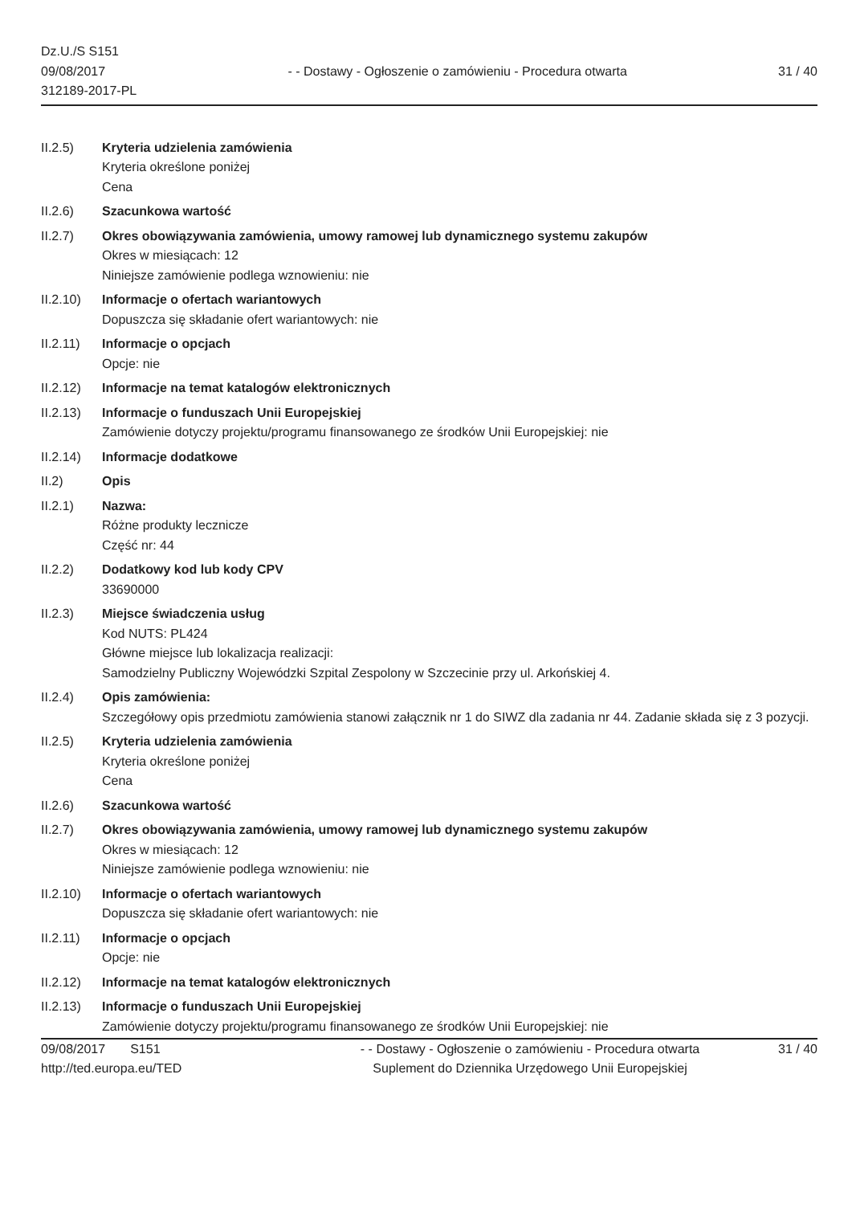Dz.U./S S151
09/08/2017
312189-2017-PL
- - Dostawy - Ogłoszenie o zamówieniu - Procedura otwarta
31 / 40
II.2.5) Kryteria udzielenia zamówienia
Kryteria określone poniżej
Cena
II.2.6) Szacunkowa wartość
II.2.7) Okres obowiązywania zamówienia, umowy ramowej lub dynamicznego systemu zakupów
Okres w miesiącach: 12
Niniejsze zamówienie podlega wznowieniu: nie
II.2.10)
Informacje o ofertach wariantowych
Dopuszcza się składanie ofert wariantowych: nie
II.2.11)
Informacje o opcjach
Opcje: nie
II.2.12)
Informacje na temat katalogów elektronicznych
II.2.13)
Informacje o funduszach Unii Europejskiej
Zamówienie dotyczy projektu/programu finansowanego ze środków Unii Europejskiej: nie
II.2.14)
Informacje dodatkowe
II.2) Opis
II.2.1) Nazwa:
Różne produkty lecznicze
Część nr: 44
II.2.2) Dodatkowy kod lub kody CPV
33690000
II.2.3) Miejsce świadczenia usług
Kod NUTS: PL424
Główne miejsce lub lokalizacja realizacji:
Samodzielny Publiczny Wojewódzki Szpital Zespolony w Szczecinie przy ul. Arkońskiej 4.
II.2.4) Opis zamówienia:
Szczegółowy opis przedmiotu zamówienia stanowi załącznik nr 1 do SIWZ dla zadania nr 44. Zadanie składa się z 3 pozycji.
II.2.5) Kryteria udzielenia zamówienia
Kryteria określone poniżej
Cena
II.2.6) Szacunkowa wartość
II.2.7) Okres obowiązywania zamówienia, umowy ramowej lub dynamicznego systemu zakupów
Okres w miesiącach: 12
Niniejsze zamówienie podlega wznowieniu: nie
II.2.10)
Informacje o ofertach wariantowych
Dopuszcza się składanie ofert wariantowych: nie
II.2.11)
Informacje o opcjach
Opcje: nie
II.2.12)
Informacje na temat katalogów elektronicznych
II.2.13)
Informacje o funduszach Unii Europejskiej
Zamówienie dotyczy projektu/programu finansowanego ze środków Unii Europejskiej: nie
09/08/2017 S151
http://ted.europa.eu/TED
- - Dostawy - Ogłoszenie o zamówieniu - Procedura otwarta
Suplement do Dziennika Urzędowego Unii Europejskiej
31 / 40